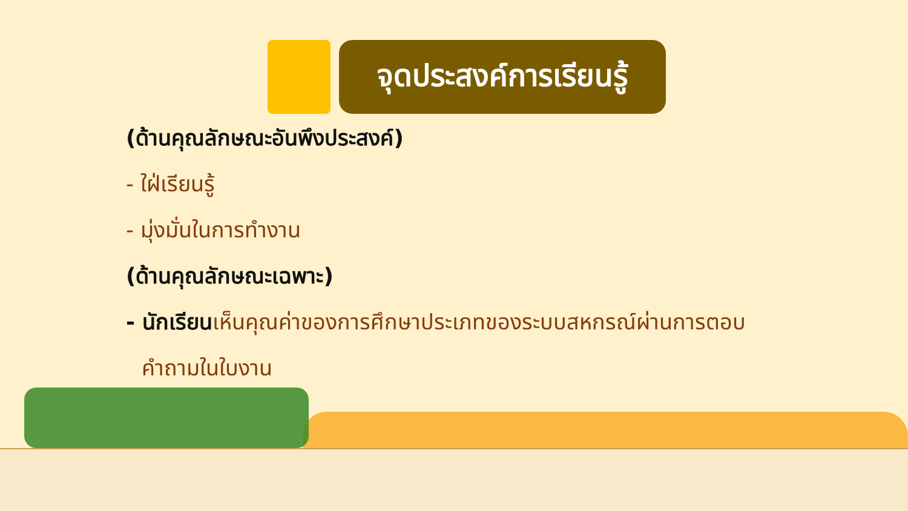จุดประสงค์การเรียนรู้
(ด้านคุณลักษณะอันพึงประสงค์)
- ใฝ่เรียนรู้
- มุ่งมั่นในการทำงาน
(ด้านคุณลักษณะเฉพาะ)
- นักเรียน เห็นคุณค่าของการศึกษาประเภทของระบบสหกรณ์ผ่านการตอบ
คำถามในใบงาน